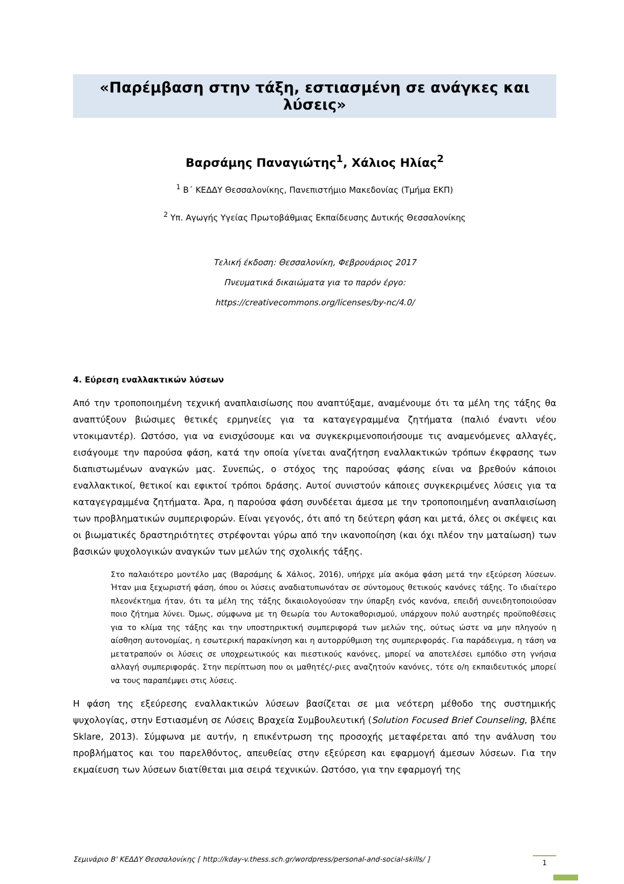«Παρέμβαση στην τάξη, εστιασμένη σε ανάγκες και λύσεις»
Βαρσάμης Παναγιώτης<sup>1</sup>, Χάλιος Ηλίας<sup>2</sup>
<sup>1</sup> Β΄ ΚΕΔΔΥ Θεσσαλονίκης, Πανεπιστήμιο Μακεδονίας (Τμήμα ΕΚΠ)
<sup>2</sup> Υπ. Αγωγής Υγείας Πρωτοβάθμιας Εκπαίδευσης Δυτικής Θεσσαλονίκης
Τελική έκδοση: Θεσσαλονίκη, Φεβρουάριος 2017
Πνευματικά δικαιώματα για το παρόν έργο:
https://creativecommons.org/licenses/by-nc/4.0/
4. Εύρεση εναλλακτικών λύσεων
Από την τροποποιημένη τεχνική αναπλαισίωσης που αναπτύξαμε, αναμένουμε ότι τα μέλη της τάξης θα αναπτύξουν βιώσιμες θετικές ερμηνείες για τα καταγεγραμμένα ζητήματα (παλιό έναντι νέου ντοκιμαντέρ). Ωστόσο, για να ενισχύσουμε και να συγκεκριμενοποιήσουμε τις αναμενόμενες αλλαγές, εισάγουμε την παρούσα φάση, κατά την οποία γίνεται αναζήτηση εναλλακτικών τρόπων έκφρασης των διαπιστωμένων αναγκών μας. Συνεπώς, ο στόχος της παρούσας φάσης είναι να βρεθούν κάποιοι εναλλακτικοί, θετικοί και εφικτοί τρόποι δράσης. Αυτοί συνιστούν κάποιες συγκεκριμένες λύσεις για τα καταγεγραμμένα ζητήματα. Άρα, η παρούσα φάση συνδέεται άμεσα με την τροποποιημένη αναπλαισίωση των προβληματικών συμπεριφορών. Είναι γεγονός, ότι από τη δεύτερη φάση και μετά, όλες οι σκέψεις και οι βιωματικές δραστηριότητες στρέφονται γύρω από την ικανοποίηση (και όχι πλέον την ματαίωση) των βασικών ψυχολογικών αναγκών των μελών της σχολικής τάξης.
Στο παλαιότερο μοντέλο μας (Βαρσάμης & Χάλιος, 2016), υπήρχε μία ακόμα φάση μετά την εξεύρεση λύσεων. Ήταν μια ξεχωριστή φάση, όπου οι λύσεις αναδιατυπωνόταν σε σύντομους θετικούς κανόνες τάξης. Το ιδιαίτερο πλεονέκτημα ήταν, ότι τα μέλη της τάξης δικαιολογούσαν την ύπαρξη ενός κανόνα, επειδή συνειδητοποιούσαν ποιο ζήτημα λύνει. Όμως, σύμφωνα με τη Θεωρία του Αυτοκαθορισμού, υπάρχουν πολύ αυστηρές προϋποθέσεις για το κλίμα της τάξης και την υποστηρικτική συμπεριφορά των μελών της, ούτως ώστε να μην πληγούν η αίσθηση αυτονομίας, η εσωτερική παρακίνηση και η αυτορρύθμιση της συμπεριφοράς. Για παράδειγμα, η τάση να μετατραπούν οι λύσεις σε υποχρεωτικούς και πιεστικούς κανόνες, μπορεί να αποτελέσει εμπόδιο στη γνήσια αλλαγή συμπεριφοράς. Στην περίπτωση που οι μαθητές/-ριες αναζητούν κανόνες, τότε ο/η εκπαιδευτικός μπορεί να τους παραπέμψει στις λύσεις.
Η φάση της εξεύρεσης εναλλακτικών λύσεων βασίζεται σε μια νεότερη μέθοδο της συστημικής ψυχολογίας, στην Εστιασμένη σε Λύσεις Βραχεία Συμβουλευτική (Solution Focused Brief Counseling, βλέπε Sklare, 2013). Σύμφωνα με αυτήν, η επικέντρωση της προσοχής μεταφέρεται από την ανάλυση του προβλήματος και του παρελθόντος, απευθείας στην εξεύρεση και εφαρμογή άμεσων λύσεων. Για την εκμαίευση των λύσεων διατίθεται μια σειρά τεχνικών. Ωστόσο, για την εφαρμογή της
Σεμινάριο Β' ΚΕΔΔΥ Θεσσαλονίκης [ http://kday-v.thess.sch.gr/wordpress/personal-and-social-skills/ ] 1